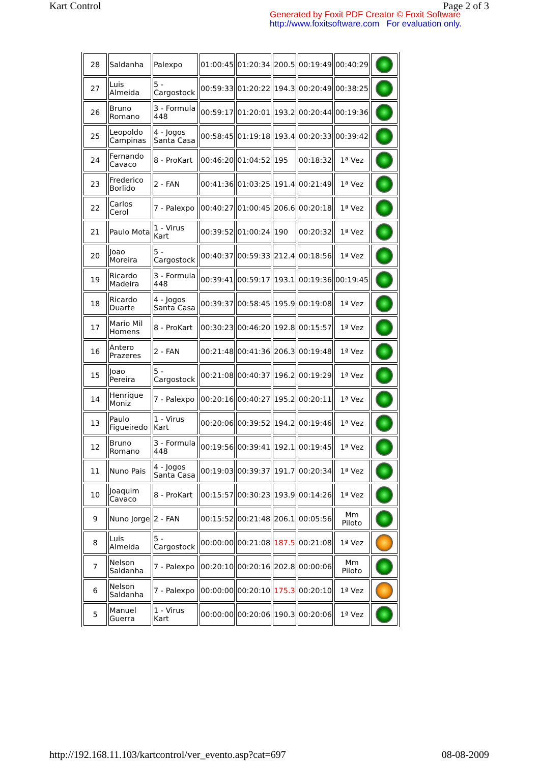Kart Control Page 2 of 3
Generated by Foxit PDF Creator © Foxit Software
http://www.foxitsoftware.com For evaluation only.
| 28 | Saldanha | Palexpo | 01:00:45 | 01:20:34 | 200.5 | 00:19:49 | 00:40:29 | |
| 27 | Luis Almeida | 5 - Cargostock | 00:59:33 | 01:20:22 | 194.3 | 00:20:49 | 00:38:25 | |
| 26 | Bruno Romano | 3 - Formula 448 | 00:59:17 | 01:20:01 | 193.2 | 00:20:44 | 00:19:36 | |
| 25 | Leopoldo Campinas | 4 - Jogos Santa Casa | 00:58:45 | 01:19:18 | 193.4 | 00:20:33 | 00:39:42 | |
| 24 | Fernando Cavaco | 8 - ProKart | 00:46:20 | 01:04:52 | 195 | 00:18:32 | 1ª Vez | |
| 23 | Frederico Borlido | 2 - FAN | 00:41:36 | 01:03:25 | 191.4 | 00:21:49 | 1ª Vez | |
| 22 | Carlos Cerol | 7 - Palexpo | 00:40:27 | 01:00:45 | 206.6 | 00:20:18 | 1ª Vez | |
| 21 | Paulo Mota | 1 - Virus Kart | 00:39:52 | 01:00:24 | 190 | 00:20:32 | 1ª Vez | |
| 20 | Joao Moreira | 5 - Cargostock | 00:40:37 | 00:59:33 | 212.4 | 00:18:56 | 1ª Vez | |
| 19 | Ricardo Madeira | 3 - Formula 448 | 00:39:41 | 00:59:17 | 193.1 | 00:19:36 | 00:19:45 | |
| 18 | Ricardo Duarte | 4 - Jogos Santa Casa | 00:39:37 | 00:58:45 | 195.9 | 00:19:08 | 1ª Vez | |
| 17 | Mario Mil Homens | 8 - ProKart | 00:30:23 | 00:46:20 | 192.8 | 00:15:57 | 1ª Vez | |
| 16 | Antero Prazeres | 2 - FAN | 00:21:48 | 00:41:36 | 206.3 | 00:19:48 | 1ª Vez | |
| 15 | Joao Pereira | 5 - Cargostock | 00:21:08 | 00:40:37 | 196.2 | 00:19:29 | 1ª Vez | |
| 14 | Henrique Moniz | 7 - Palexpo | 00:20:16 | 00:40:27 | 195.2 | 00:20:11 | 1ª Vez | |
| 13 | Paulo Figueiredo | 1 - Virus Kart | 00:20:06 | 00:39:52 | 194.2 | 00:19:46 | 1ª Vez | |
| 12 | Bruno Romano | 3 - Formula 448 | 00:19:56 | 00:39:41 | 192.1 | 00:19:45 | 1ª Vez | |
| 11 | Nuno Pais | 4 - Jogos Santa Casa | 00:19:03 | 00:39:37 | 191.7 | 00:20:34 | 1ª Vez | |
| 10 | Joaquim Cavaco | 8 - ProKart | 00:15:57 | 00:30:23 | 193.9 | 00:14:26 | 1ª Vez | |
| 9 | Nuno Jorge | 2 - FAN | 00:15:52 | 00:21:48 | 206.1 | 00:05:56 | Mm Piloto | |
| 8 | Luis Almeida | 5 - Cargostock | 00:00:00 | 00:21:08 | 187.5 | 00:21:08 | 1ª Vez | |
| 7 | Nelson Saldanha | 7 - Palexpo | 00:20:10 | 00:20:16 | 202.8 | 00:00:06 | Mm Piloto | |
| 6 | Nelson Saldanha | 7 - Palexpo | 00:00:00 | 00:20:10 | 175.3 | 00:20:10 | 1ª Vez | |
| 5 | Manuel Guerra | 1 - Virus Kart | 00:00:00 | 00:20:06 | 190.3 | 00:20:06 | 1ª Vez | |
http://192.168.11.103/kartcontrol/ver_evento.asp?cat=697 08-08-2009